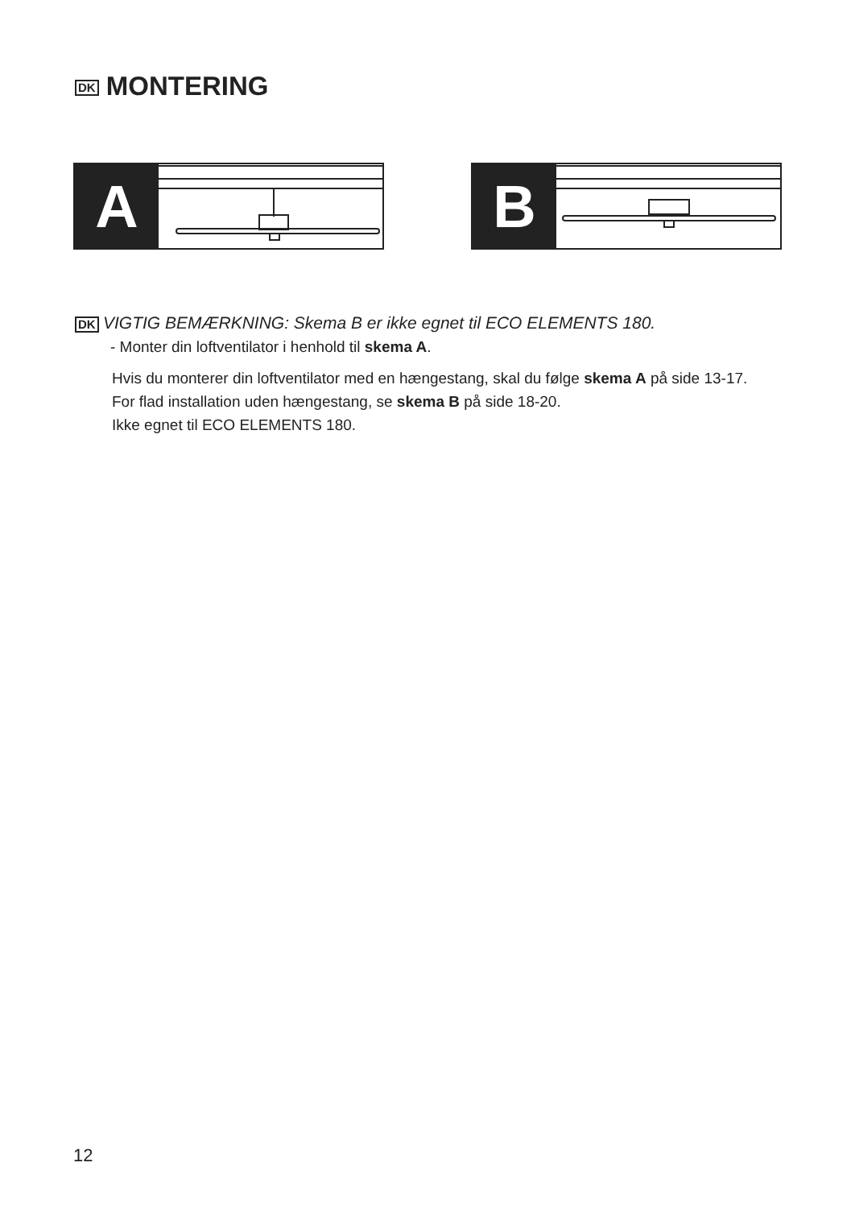DK MONTERING
A B
DK VIGTIG BEMÆRKNING: Skema B er ikke egnet til ECO ELEMENTS 180.
- Monter din loftventilator i henhold til skema A.
Hvis du monterer din loftventilator med en hængestang, skal du følge skema A på side 13-17.
For flad installation uden hængestang, se skema B på side 18-20.
Ikke egnet til ECO ELEMENTS 180.
12